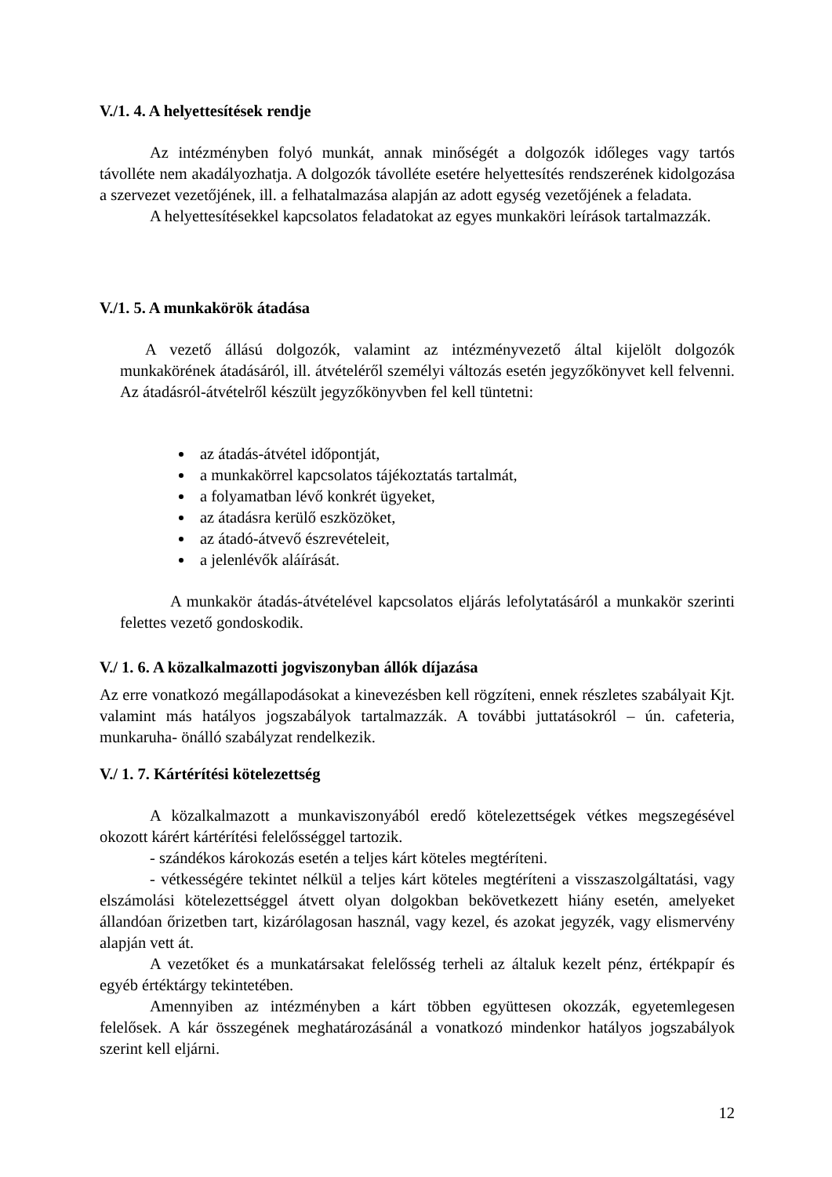V./1. 4. A helyettesítések rendje
Az intézményben folyó munkát, annak minőségét a dolgozók időleges vagy tartós távolléte nem akadályozhatja. A dolgozók távolléte esetére helyettesítés rendszerének kidolgozása a szervezet vezetőjének, ill. a felhatalmazása alapján az adott egység vezetőjének a feladata.
A helyettesítésekkel kapcsolatos feladatokat az egyes munkaköri leírások tartalmazzák.
V./1. 5. A munkakörök átadása
A vezető állású dolgozók, valamint az intézményvezető által kijelölt dolgozók munkakörének átadásáról, ill. átvételéről személyi változás esetén jegyzőkönyvet kell felvenni. Az átadásról-átvételről készült jegyzőkönyvben fel kell tüntetni:
az átadás-átvétel időpontját,
a munkakörrel kapcsolatos tájékoztatás tartalmát,
a folyamatban lévő konkrét ügyeket,
az átadásra kerülő eszközöket,
az átadó-átvevő észrevételeit,
a jelenlévők aláírását.
A munkakör átadás-átvételével kapcsolatos eljárás lefolytatásáról a munkakör szerinti felettes vezető gondoskodik.
V./ 1. 6. A közalkalmazotti jogviszonyban állók díjazása
Az erre vonatkozó megállapodásokat a kinevezésben kell rögzíteni, ennek részletes szabályait Kjt. valamint más hatályos jogszabályok tartalmazzák. A további juttatásokról – ún. cafeteria, munkaruha- önálló szabályzat rendelkezik.
V./ 1. 7. Kártérítési kötelezettség
A közalkalmazott a munkaviszonyából eredő kötelezettségek vétkes megszegésével okozott kárért kártérítési felelősséggel tartozik.
- szándékos károkozás esetén a teljes kárt köteles megtéríteni.
- vétkességére tekintet nélkül a teljes kárt köteles megtéríteni a visszaszolgáltatási, vagy elszámolási kötelezettséggel átvett olyan dolgokban bekövetkezett hiány esetén, amelyeket állandóan őrizetben tart, kizárólagosan használ, vagy kezel, és azokat jegyzék, vagy elismervény alapján vett át.
A vezetőket és a munkatársakat felelősség terheli az általuk kezelt pénz, értékpapír és egyéb értéktárgy tekintetében.
Amennyiben az intézményben a kárt többen együttesen okozzák, egyetemlegesen felelősek. A kár összegének meghatározásánál a vonatkozó mindenkor hatályos jogszabályok szerint kell eljárni.
12